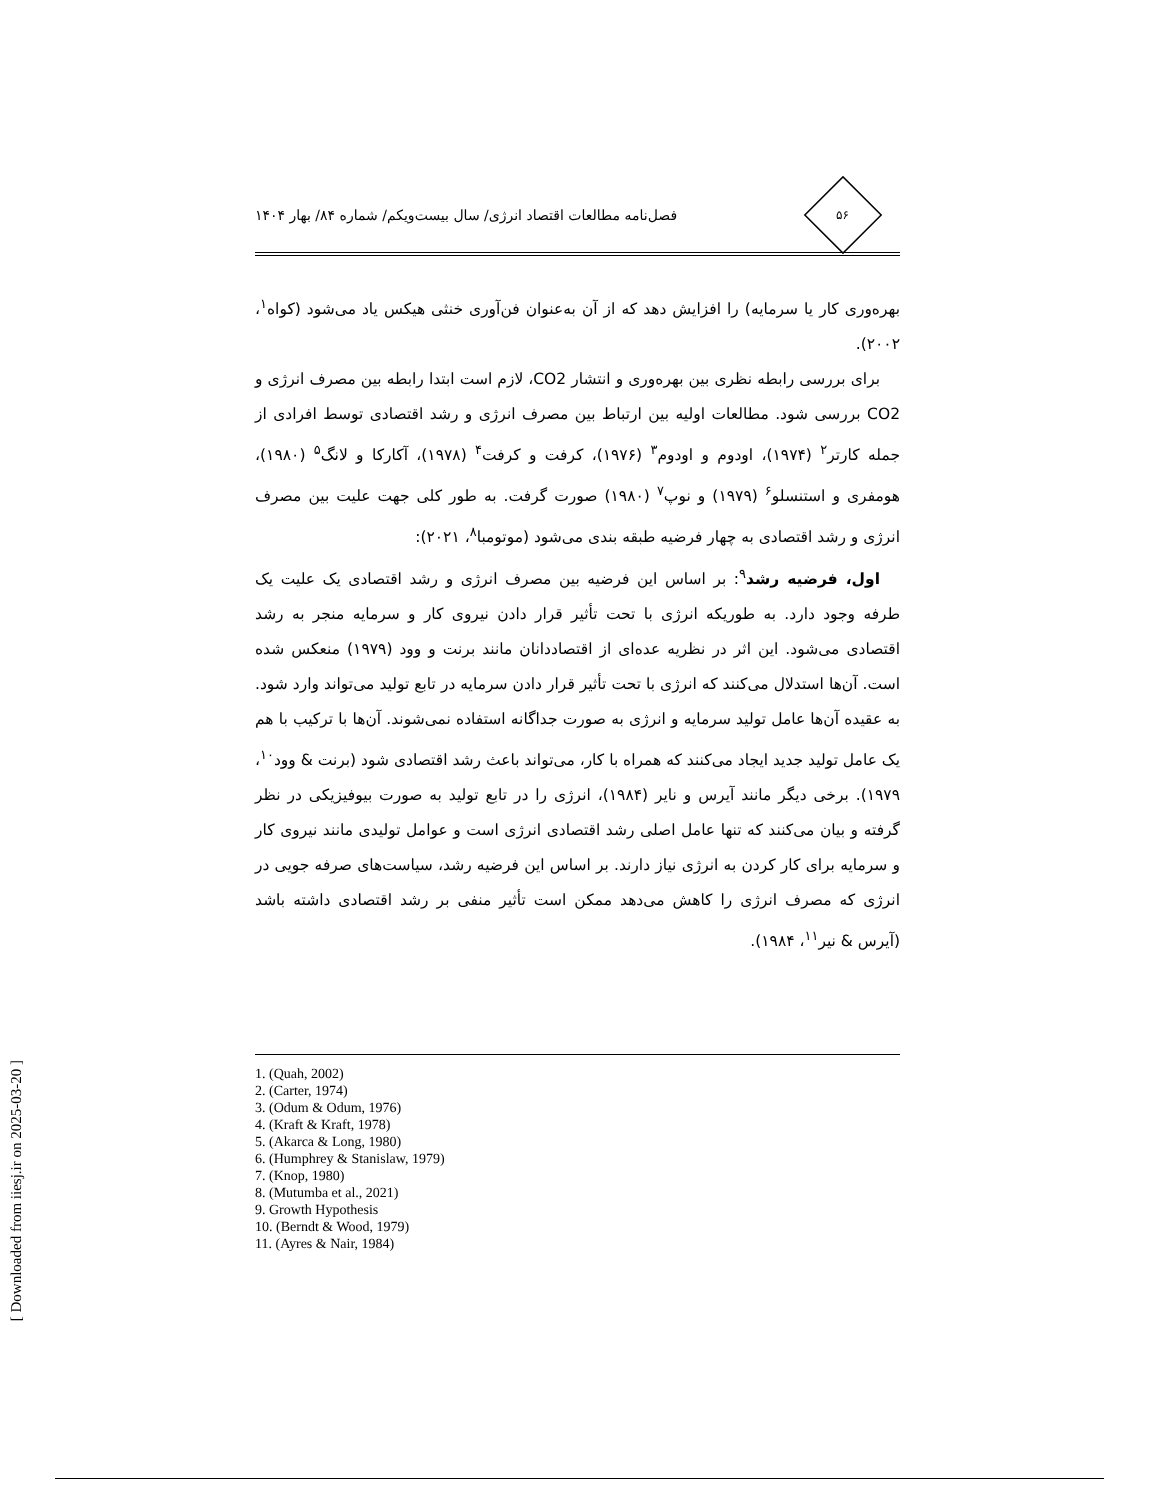[ Downloaded from iiesj.ir on 2025-03-20 ]
۵۶
فصل‌نامه مطالعات اقتصاد انرژی/ سال بیست‌ویکم/ شماره ۸۴/ بهار ۱۴۰۴
بهره‌وری کار یا سرمایه) را افزایش دهد که از آن به‌عنوان فن‌آوری خنثی هیکس یاد می‌شود (کواه<sup>۱</sup>، ۲۰۰۲).
برای بررسی رابطه نظری بین بهره‌وری و انتشار CO2، لازم است ابتدا رابطه بین مصرف انرژی و CO2 بررسی شود. مطالعات اولیه بین ارتباط بین مصرف انرژی و رشد اقتصادی توسط افرادی از جمله کارتر<sup>۲</sup> (۱۹۷۴)، اودوم و اودوم<sup>۳</sup> (۱۹۷۶)، کرفت و کرفت<sup>۴</sup> (۱۹۷۸)، آکارکا و لانگ<sup>۵</sup> (۱۹۸۰)، هومفری و استنسلو<sup>۶</sup> (۱۹۷۹) و نوپ<sup>۷</sup> (۱۹۸۰) صورت گرفت. به طور کلی جهت علیت بین مصرف انرژی و رشد اقتصادی به چهار فرضیه طبقه بندی می‌شود (موتومبا<sup>۸</sup>، ۲۰۲۱):
اول، فرضیه رشد<sup>۹</sup>: بر اساس این فرضیه بین مصرف انرژی و رشد اقتصادی یک علیت یک طرفه وجود دارد. به طوریکه انرژی با تحت تأثیر قرار دادن نیروی کار و سرمایه منجر به رشد اقتصادی می‌شود. این اثر در نظریه عده‌ای از اقتصاددانان مانند برنت و وود (۱۹۷۹) منعکس شده است. آن‌ها استدلال می‌کنند که انرژی با تحت تأثیر قرار دادن سرمایه در تابع تولید می‌تواند وارد شود. به عقیده آن‌ها عامل تولید سرمایه و انرژی به صورت جداگانه استفاده نمی‌شوند. آن‌ها با ترکیب با هم یک عامل تولید جدید ایجاد می‌کنند که همراه با کار، می‌تواند باعث رشد اقتصادی شود (برنت & وود<sup>۱۰</sup>، ۱۹۷۹). برخی دیگر مانند آیرس و نایر (۱۹۸۴)، انرژی را در تابع تولید به صورت بیوفیزیکی در نظر گرفته و بیان می‌کنند که تنها عامل اصلی رشد اقتصادی انرژی است و عوامل تولیدی مانند نیروی کار و سرمایه برای کار کردن به انرژی نیاز دارند. بر اساس این فرضیه رشد، سیاست‌های صرفه جویی در انرژی که مصرف انرژی را کاهش می‌دهد ممکن است تأثیر منفی بر رشد اقتصادی داشته باشد (آیرس & نیر<sup>۱۱</sup>، ۱۹۸۴).
1. (Quah, 2002)
2. (Carter, 1974)
3. (Odum & Odum, 1976)
4. (Kraft & Kraft, 1978)
5. (Akarca & Long, 1980)
6. (Humphrey & Stanislaw, 1979)
7. (Knop, 1980)
8. (Mutumba et al., 2021)
9. Growth Hypothesis
10. (Berndt & Wood, 1979)
11. (Ayres & Nair, 1984)